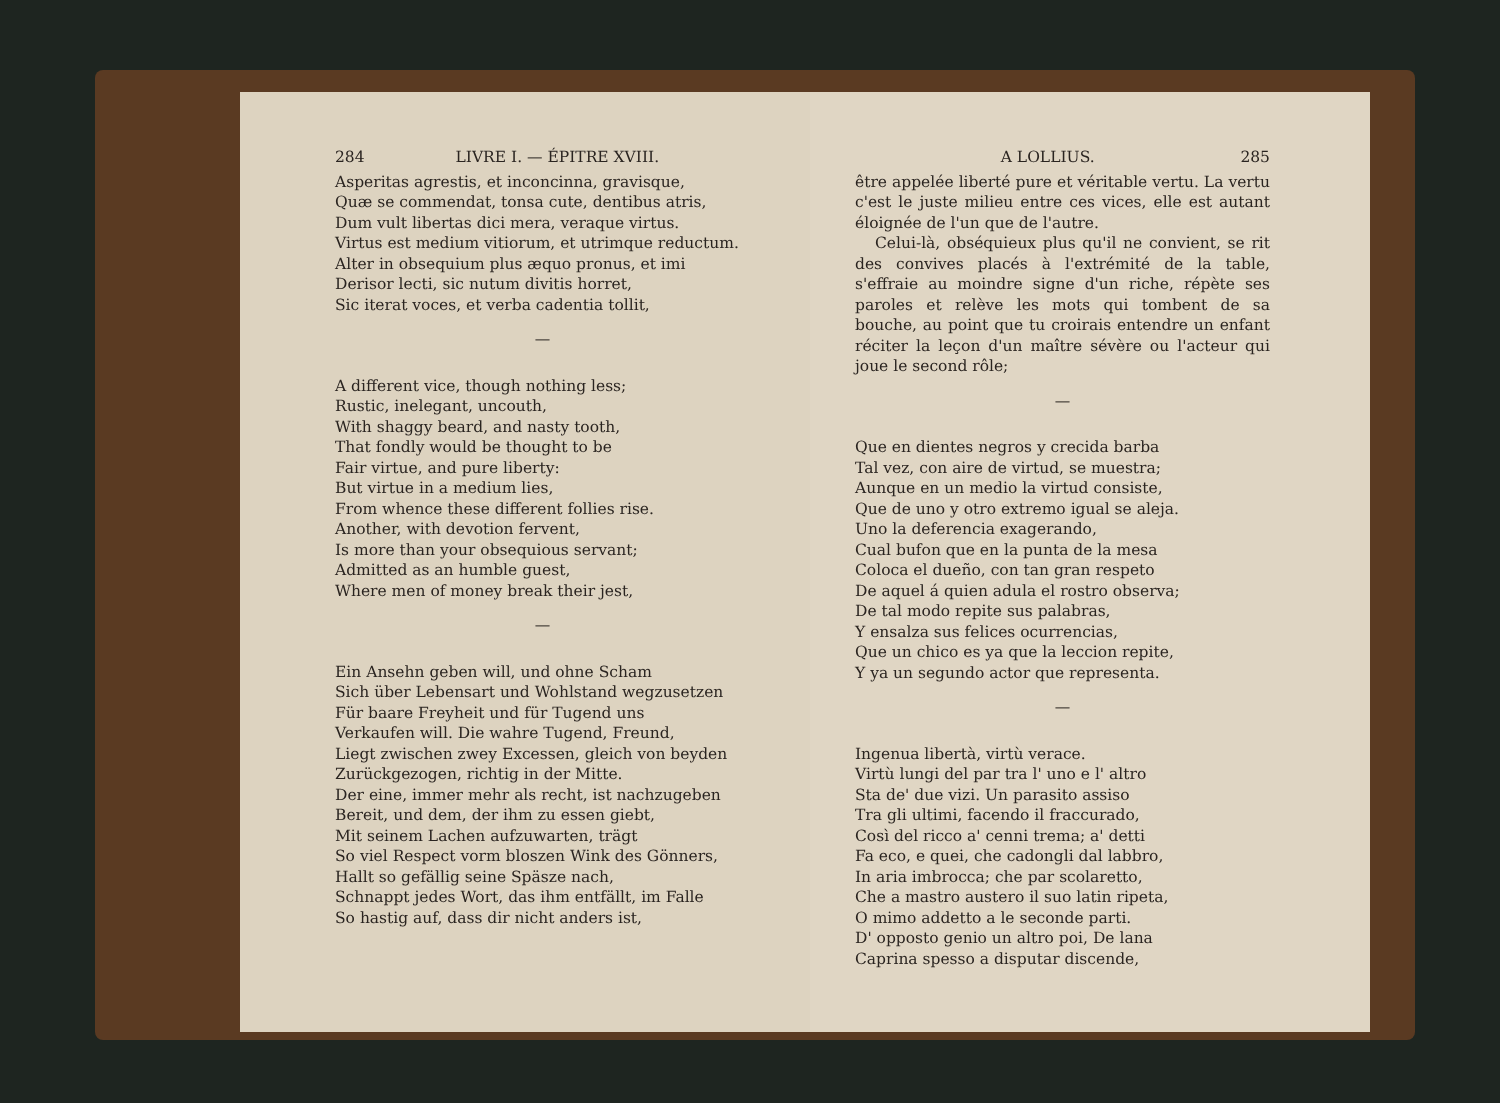284 LIVRE I. — ÉPITRE XVIII.
Asperitas agrestis, et inconcinna, gravisque,
Quæ se commendat, tonsa cute, dentibus atris,
Dum vult libertas dici mera, veraque virtus.
Virtus est medium vitiorum, et utrimque reductum.
Alter in obsequium plus æquo pronus, et imi
Derisor lecti, sic nutum divitis horret,
Sic iterat voces, et verba cadentia tollit,
—
A different vice, though nothing less;
Rustic, inelegant, uncouth,
With shaggy beard, and nasty tooth,
That fondly would be thought to be
Fair virtue, and pure liberty:
But virtue in a medium lies,
From whence these different follies rise.
Another, with devotion fervent,
Is more than your obsequious servant;
Admitted as an humble guest,
Where men of money break their jest,
—
Ein Ansehn geben will, und ohne Scham
Sich über Lebensart und Wohlstand wegzusetzen
Für baare Freyheit und für Tugend uns
Verkaufen will. Die wahre Tugend, Freund,
Liegt zwischen zwey Excessen, gleich von beyden
Zurückgezogen, richtig in der Mitte.
Der eine, immer mehr als recht, ist nachzugeben
Bereit, und dem, der ihm zu essen giebt,
Mit seinem Lachen aufzuwarten, trägt
So viel Respect vorm bloszen Wink des Gönners,
Hallt so gefällig seine Späsze nach,
Schnappt jedes Wort, das ihm entfällt, im Falle
So hastig auf, dass dir nicht anders ist,
A LOLLIUS. 285
être appelée liberté pure et véritable vertu. La vertu c'est le juste milieu entre ces vices, elle est autant éloignée de l'un que de l'autre.
Celui-là, obséquieux plus qu'il ne convient, se rit des convives placés à l'extrémité de la table, s'effraie au moindre signe d'un riche, répète ses paroles et relève les mots qui tombent de sa bouche, au point que tu croirais entendre un enfant réciter la leçon d'un maître sévère ou l'acteur qui joue le second rôle;
—
Que en dientes negros y crecida barba
Tal vez, con aire de virtud, se muestra;
Aunque en un medio la virtud consiste,
Que de uno y otro extremo igual se aleja.
Uno la deferencia exagerando,
Cual bufon que en la punta de la mesa
Coloca el dueño, con tan gran respeto
De aquel á quien adula el rostro observa;
De tal modo repite sus palabras,
Y ensalza sus felices ocurrencias,
Que un chico es ya que la leccion repite,
Y ya un segundo actor que representa.
—
Ingenua libertà, virtù verace.
Virtù lungi del par tra l' uno e l' altro
Sta de' due vizi. Un parasito assiso
Tra gli ultimi, facendo il fraccurado,
Così del ricco a' cenni trema; a' detti
Fa eco, e quei, che cadongli dal labbro,
In aria imbrocca; che par scolaretto,
Che a mastro austero il suo latin ripeta,
O mimo addetto a le seconde parti.
D' opposto genio un altro poi, De lana
Caprina spesso a disputar discende,